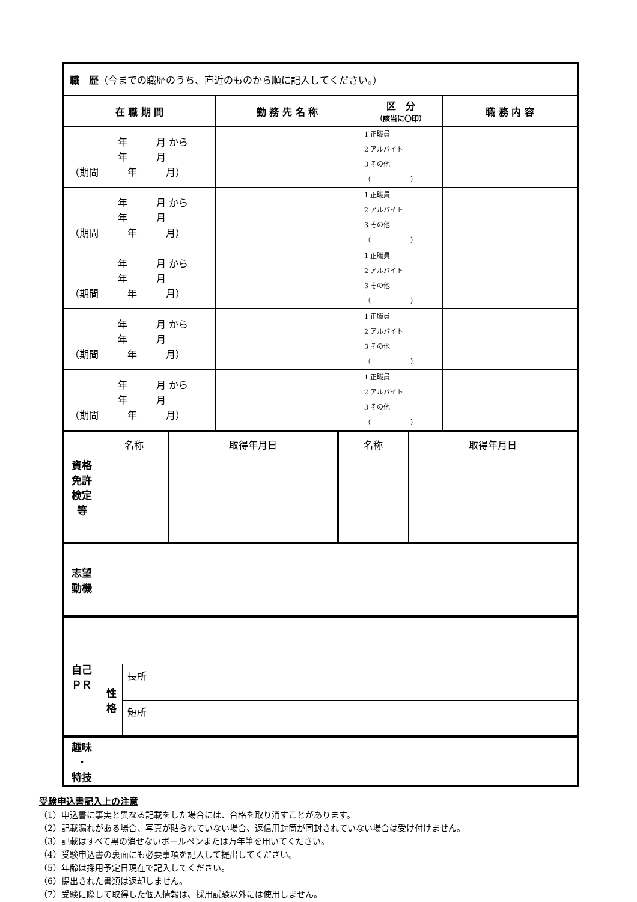| 職 歴 （今までの職歴のうち、直近のものから順に記入してください。） | | | |
| 在 職 期 間 | 勤 務 先 名 称 | 区 分 （該当に〇印） | 職 務 内 容 |
| 年 月 から 年 月 （期間 年 月） | | 1 正職員 2 アルバイト 3 その他 （ ） | |
| 年 月 から 年 月 （期間 年 月） | | 1 正職員 2 アルバイト 3 その他 （ ） | |
| 年 月 から 年 月 （期間 年 月） | | 1 正職員 2 アルバイト 3 その他 （ ） | |
| 年 月 から 年 月 （期間 年 月） | | 1 正職員 2 アルバイト 3 その他 （ ） | |
| 年 月 から 年 月 （期間 年 月） | | 1 正職員 2 アルバイト 3 その他 （ ） | |
| 資格 免許 検定 等 | 名称 | 取得年月日 | 名称 | 取得年月日 |
| 志望 動機 | |
| 自己 ＰＲ | | |
| | 性 格 | 長所 |
| | | 短所 |
| 趣味 ・ 特技 | |
受験申込書記入上の注意
（1）申込書に事実と異なる記載をした場合には、合格を取り消すことがあります。
（2）記載漏れがある場合、写真が貼られていない場合、返信用封筒が同封されていない場合は受け付けません。
（3）記載はすべて黒の消せないボールペンまたは万年筆を用いてください。
（4）受験申込書の裏面にも必要事項を記入して提出してください。
（5）年齢は採用予定日現在で記入してください。
（6）提出された書類は返却しません。
（7）受験に際して取得した個人情報は、採用試験以外には使用しません。